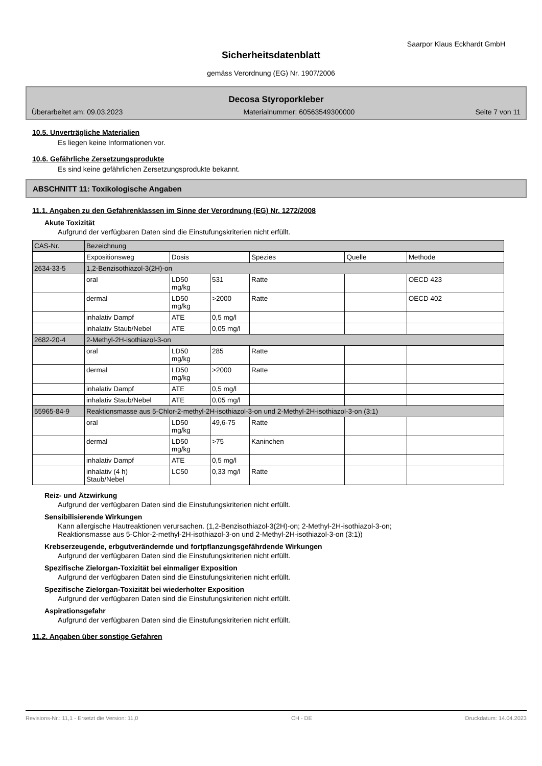Saarpor Klaus Eckhardt GmbH
Sicherheitsdatenblatt
gemäss Verordnung (EG) Nr. 1907/2006
Decosa Styroporkleber
Überarbeitet am: 09.03.2023 Materialnummer: 60563549300000 Seite 7 von 11
10.5. Unverträgliche Materialien
Es liegen keine Informationen vor.
10.6. Gefährliche Zersetzungsprodukte
Es sind keine gefährlichen Zersetzungsprodukte bekannt.
ABSCHNITT 11: Toxikologische Angaben
11.1. Angaben zu den Gefahrenklassen im Sinne der Verordnung (EG) Nr. 1272/2008
Akute Toxizität
Aufgrund der verfügbaren Daten sind die Einstufungskriterien nicht erfüllt.
| CAS-Nr. | Bezeichnung | | | | | |
| --- | --- | --- | --- | --- | --- | --- |
| | Expositionsweg | Dosis | | Spezies | Quelle | Methode |
| 2634-33-5 | 1,2-Benzisothiazol-3(2H)-on | | | | | |
| | oral | LD50 mg/kg | 531 | Ratte | | OECD 423 |
| | dermal | LD50 mg/kg | >2000 | Ratte | | OECD 402 |
| | inhalativ Dampf | ATE | 0,5 mg/l | | | |
| | inhalativ Staub/Nebel | ATE | 0,05 mg/l | | | |
| 2682-20-4 | 2-Methyl-2H-isothiazol-3-on | | | | | |
| | oral | LD50 mg/kg | 285 | Ratte | | |
| | dermal | LD50 mg/kg | >2000 | Ratte | | |
| | inhalativ Dampf | ATE | 0,5 mg/l | | | |
| | inhalativ Staub/Nebel | ATE | 0,05 mg/l | | | |
| 55965-84-9 | Reaktionsmasse aus 5-Chlor-2-methyl-2H-isothiazol-3-on und 2-Methyl-2H-isothiazol-3-on (3:1) | | | | | |
| | oral | LD50 mg/kg | 49,6-75 | Ratte | | |
| | dermal | LD50 mg/kg | >75 | Kaninchen | | |
| | inhalativ Dampf | ATE | 0,5 mg/l | | | |
| | inhalativ (4 h) Staub/Nebel | LC50 | 0,33 mg/l | Ratte | | |
Reiz- und Ätzwirkung
Aufgrund der verfügbaren Daten sind die Einstufungskriterien nicht erfüllt.
Sensibilisierende Wirkungen
Kann allergische Hautreaktionen verursachen. (1,2-Benzisothiazol-3(2H)-on; 2-Methyl-2H-isothiazol-3-on;
Reaktionsmasse aus 5-Chlor-2-methyl-2H-isothiazol-3-on und 2-Methyl-2H-isothiazol-3-on (3:1))
Krebserzeugende, erbgutverändernde und fortpflanzungsgefährdende Wirkungen
Aufgrund der verfügbaren Daten sind die Einstufungskriterien nicht erfüllt.
Spezifische Zielorgan-Toxizität bei einmaliger Exposition
Aufgrund der verfügbaren Daten sind die Einstufungskriterien nicht erfüllt.
Spezifische Zielorgan-Toxizität bei wiederholter Exposition
Aufgrund der verfügbaren Daten sind die Einstufungskriterien nicht erfüllt.
Aspirationsgefahr
Aufgrund der verfügbaren Daten sind die Einstufungskriterien nicht erfüllt.
11.2. Angaben über sonstige Gefahren
Revisions-Nr.: 11,1 - Ersetzt die Version: 11,0 CH - DE Druckdatum: 14.04.2023